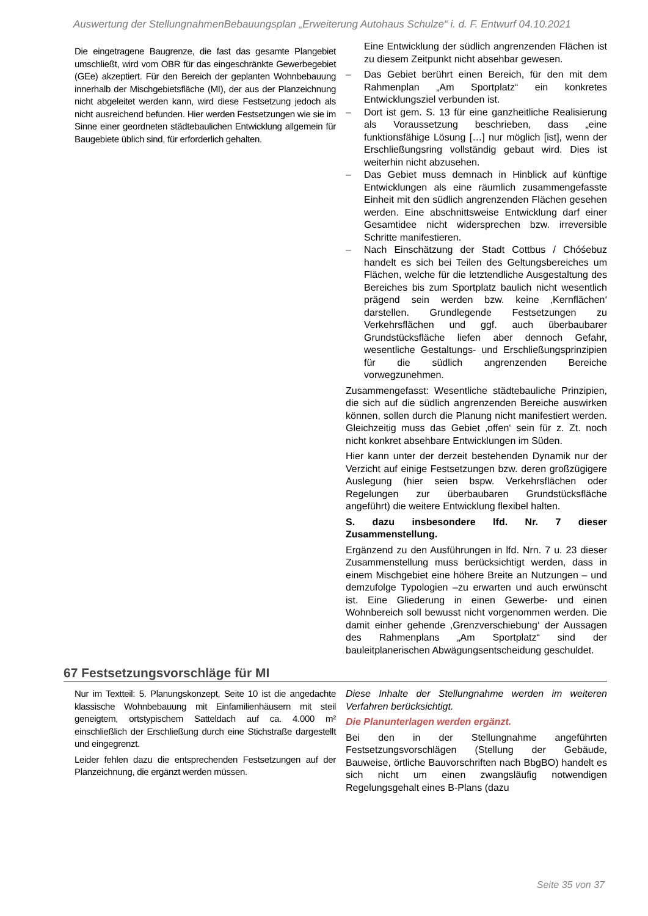Auswertung der StellungnahmenBebauungsplan „Erweiterung Autohaus Schulze“ i. d. F. Entwurf 04.10.2021
Die eingetragene Baugrenze, die fast das gesamte Plangebiet umschließt, wird vom OBR für das eingeschränkte Gewerbegebiet (GEe) akzeptiert. Für den Bereich der geplanten Wohnbebauung innerhalb der Mischgebietsfläche (MI), der aus der Planzeichnung nicht abgeleitet werden kann, wird diese Festsetzung jedoch als nicht ausreichend befunden. Hier werden Festsetzungen wie sie im Sinne einer geordneten städtebaulichen Entwicklung allgemein für Baugebiete üblich sind, für erforderlich gehalten.
Eine Entwicklung der südlich angrenzenden Flächen ist zu diesem Zeitpunkt nicht absehbar gewesen.
– Das Gebiet berührt einen Bereich, für den mit dem Rahmenplan „Am Sportplatz“ ein konkretes Entwicklungsziel verbunden ist.
– Dort ist gem. S. 13 für eine ganzheitliche Realisierung als Voraussetzung beschrieben, dass „eine funktionsfähige Lösung […] nur möglich [ist], wenn der Erschließungsring vollständig gebaut wird. Dies ist weiterhin nicht abzusehen.
– Das Gebiet muss demnach in Hinblick auf künftige Entwicklungen als eine räumlich zusammengefasste Einheit mit den südlich angrenzenden Flächen gesehen werden. Eine abschnittsweise Entwicklung darf einer Gesamtidee nicht widersprechen bzw. irreversible Schritte manifestieren.
– Nach Einschätzung der Stadt Cottbus / Chóśebuz handelt es sich bei Teilen des Geltungsbereiches um Flächen, welche für die letztendliche Ausgestaltung des Bereiches bis zum Sportplatz baulich nicht wesentlich prägend sein werden bzw. keine ‚Kernflächen‘ darstellen. Grundlegende Festsetzungen zu Verkehrsflächen und ggf. auch überbaubarer Grundstücksfläche liefen aber dennoch Gefahr, wesentliche Gestaltungs- und Erschließungsprinzipien für die südlich angrenzenden Bereiche vorwegzunehmen.
Zusammengefasst: Wesentliche städtebauliche Prinzipien, die sich auf die südlich angrenzenden Bereiche auswirken können, sollen durch die Planung nicht manifestiert werden. Gleichzeitig muss das Gebiet ‚offen‘ sein für z. Zt. noch nicht konkret absehbare Entwicklungen im Süden.
Hier kann unter der derzeit bestehenden Dynamik nur der Verzicht auf einige Festsetzungen bzw. deren großzügigere Auslegung (hier seien bspw. Verkehrsflächen oder Regelungen zur überbaubaren Grundstücksfläche angeführt) die weitere Entwicklung flexibel halten.
S. dazu insbesondere lfd. Nr. 7 dieser Zusammenstellung.
Ergänzend zu den Ausführungen in lfd. Nrn. 7 u. 23 dieser Zusammenstellung muss berücksichtigt werden, dass in einem Mischgebiet eine höhere Breite an Nutzungen – und demzufolge Typologien –zu erwarten und auch erwünscht ist. Eine Gliederung in einen Gewerbe- und einen Wohnbereich soll bewusst nicht vorgenommen werden. Die damit einher gehende ‚Grenzverschiebung‘ der Aussagen des Rahmenplans „Am Sportplatz“ sind der bauleitplanerischen Abwägungsentscheidung geschuldet.
67 Festsetzungsvorschläge für MI
Nur im Textteil: 5. Planungskonzept, Seite 10 ist die angedachte klassische Wohnbebauung mit Einfamilienhäusern mit steil geneigtem, ortstypischem Satteldach auf ca. 4.000 m² einschließlich der Erschließung durch eine Stichstraße dargestellt und eingegrenzt.
Leider fehlen dazu die entsprechenden Festsetzungen auf der Planzeichnung, die ergänzt werden müssen.
Diese Inhalte der Stellungnahme werden im weiteren Verfahren berücksichtigt.
Die Planunterlagen werden ergänzt.
Bei den in der Stellungnahme angeführten Festsetzungsvorschlägen (Stellung der Gebäude, Bauweise, örtliche Bauvorschriften nach BbgBO) handelt es sich nicht um einen zwangsläufig notwendigen Regelungsgehalt eines B-Plans (dazu
Seite 35 von 37